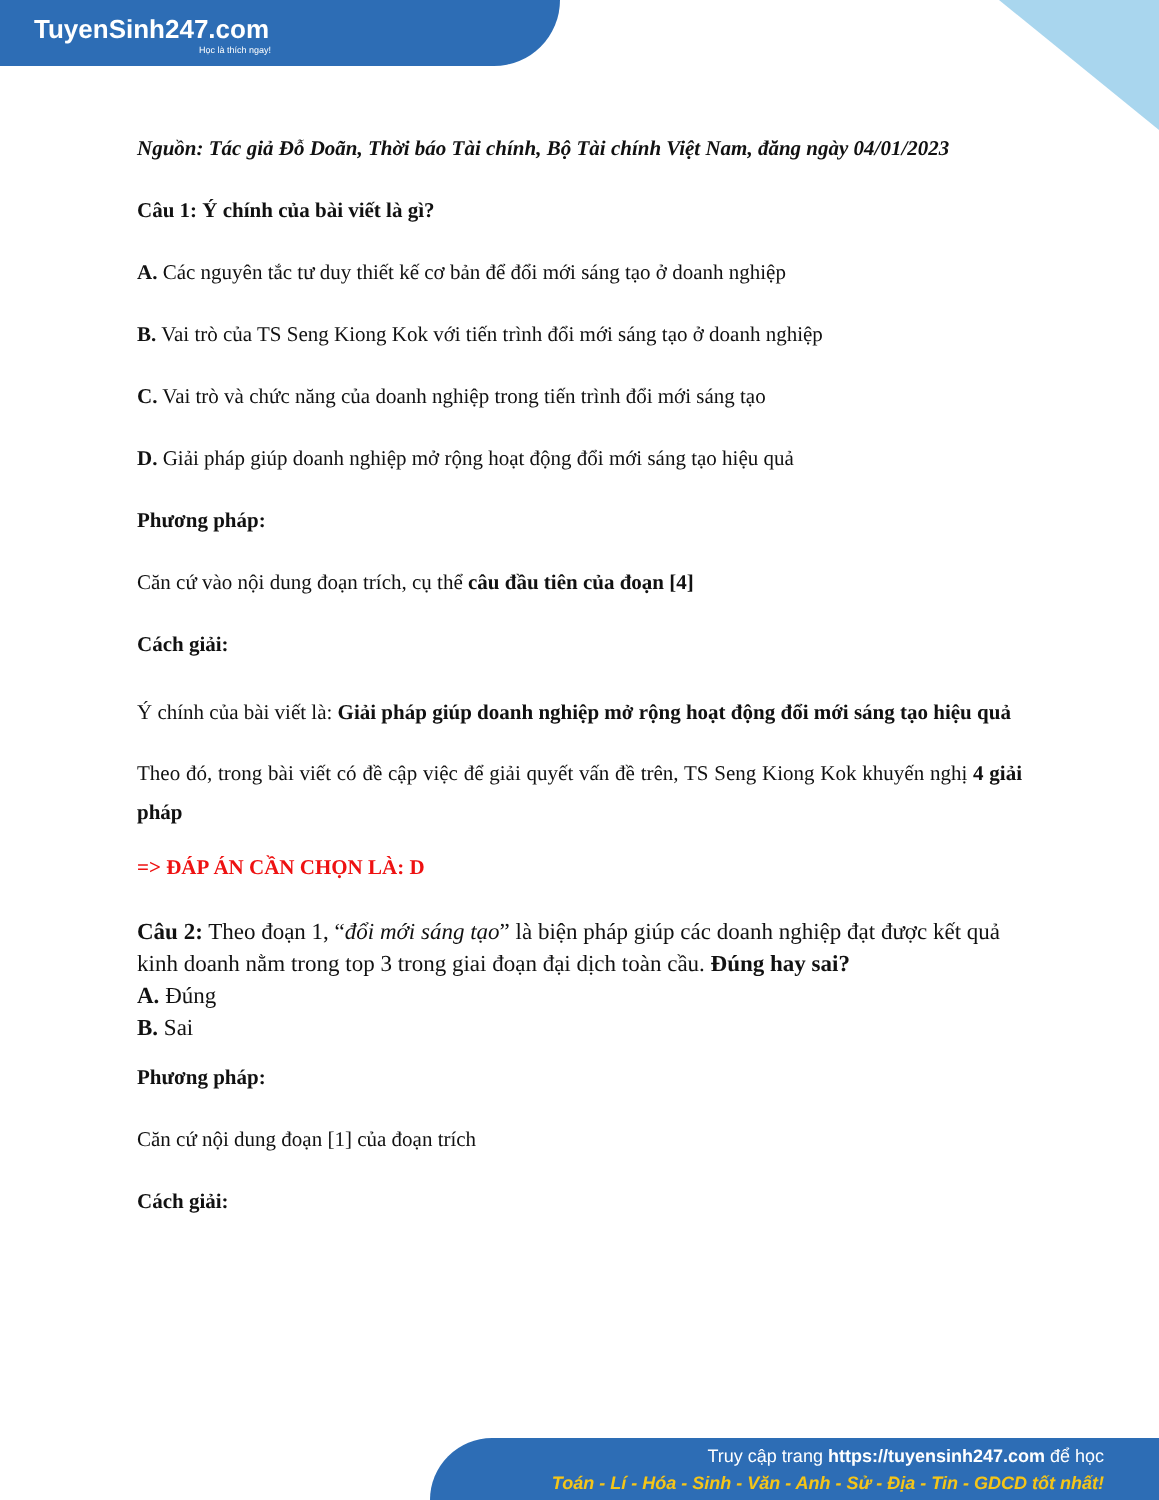TuyenSinh247.com
Học là thích ngay!
Nguồn: Tác giả Đỗ Doãn, Thời báo Tài chính, Bộ Tài chính Việt Nam, đăng ngày 04/01/2023
Câu 1: Ý chính của bài viết là gì?
A. Các nguyên tắc tư duy thiết kế cơ bản để đổi mới sáng tạo ở doanh nghiệp
B. Vai trò của TS Seng Kiong Kok với tiến trình đổi mới sáng tạo ở doanh nghiệp
C. Vai trò và chức năng của doanh nghiệp trong tiến trình đổi mới sáng tạo
D. Giải pháp giúp doanh nghiệp mở rộng hoạt động đổi mới sáng tạo hiệu quả
Phương pháp:
Căn cứ vào nội dung đoạn trích, cụ thể câu đầu tiên của đoạn [4]
Cách giải:
Ý chính của bài viết là: Giải pháp giúp doanh nghiệp mở rộng hoạt động đổi mới sáng tạo hiệu quả
Theo đó, trong bài viết có đề cập việc để giải quyết vấn đề trên, TS Seng Kiong Kok khuyến nghị 4 giải pháp
=> ĐÁP ÁN CẦN CHỌN LÀ: D
Câu 2: Theo đoạn 1, “đổi mới sáng tạo” là biện pháp giúp các doanh nghiệp đạt được kết quả kinh doanh nằm trong top 3 trong giai đoạn đại dịch toàn cầu. Đúng hay sai?
A. Đúng
B. Sai
Phương pháp:
Căn cứ nội dung đoạn [1] của đoạn trích
Cách giải:
Truy cập trang https://tuyensinh247.com để học
Toán - Lí - Hóa - Sinh - Văn - Anh - Sử - Địa - Tin - GDCD tốt nhất!